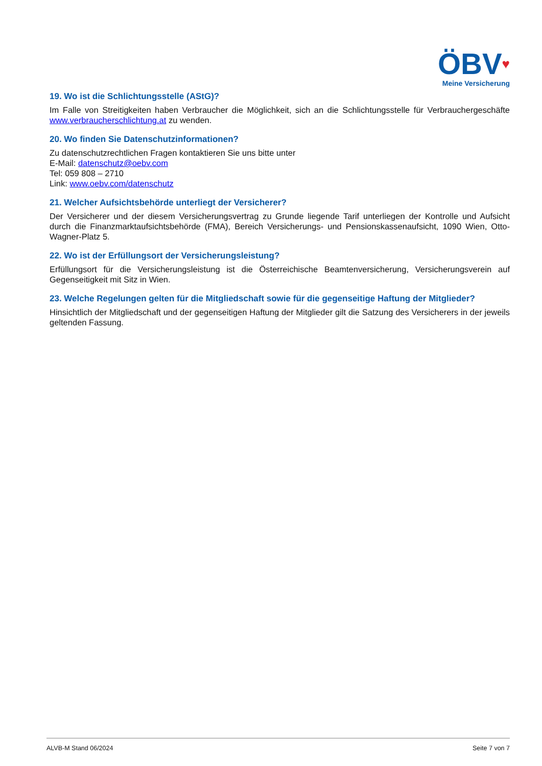ÖBV♥
Meine Versicherung
19. Wo ist die Schlichtungsstelle (AStG)?
Im Falle von Streitigkeiten haben Verbraucher die Möglichkeit, sich an die Schlichtungsstelle für Verbrauchergeschäfte www.verbraucherschlichtung.at zu wenden.
20. Wo finden Sie Datenschutzinformationen?
Zu datenschutzrechtlichen Fragen kontaktieren Sie uns bitte unter
E-Mail: datenschutz@oebv.com
Tel: 059 808 – 2710
Link: www.oebv.com/datenschutz
21. Welcher Aufsichtsbehörde unterliegt der Versicherer?
Der Versicherer und der diesem Versicherungsvertrag zu Grunde liegende Tarif unterliegen der Kontrolle und Aufsicht durch die Finanzmarktaufsichtsbehörde (FMA), Bereich Versicherungs- und Pensionskassenaufsicht, 1090 Wien, Otto-Wagner-Platz 5.
22. Wo ist der Erfüllungsort der Versicherungsleistung?
Erfüllungsort für die Versicherungsleistung ist die Österreichische Beamtenversicherung, Versicherungsverein auf Gegenseitigkeit mit Sitz in Wien.
23. Welche Regelungen gelten für die Mitgliedschaft sowie für die gegenseitige Haftung der Mitglieder?
Hinsichtlich der Mitgliedschaft und der gegenseitigen Haftung der Mitglieder gilt die Satzung des Versicherers in der jeweils geltenden Fassung.
ALVB-M Stand 06/2024 Seite 7 von 7